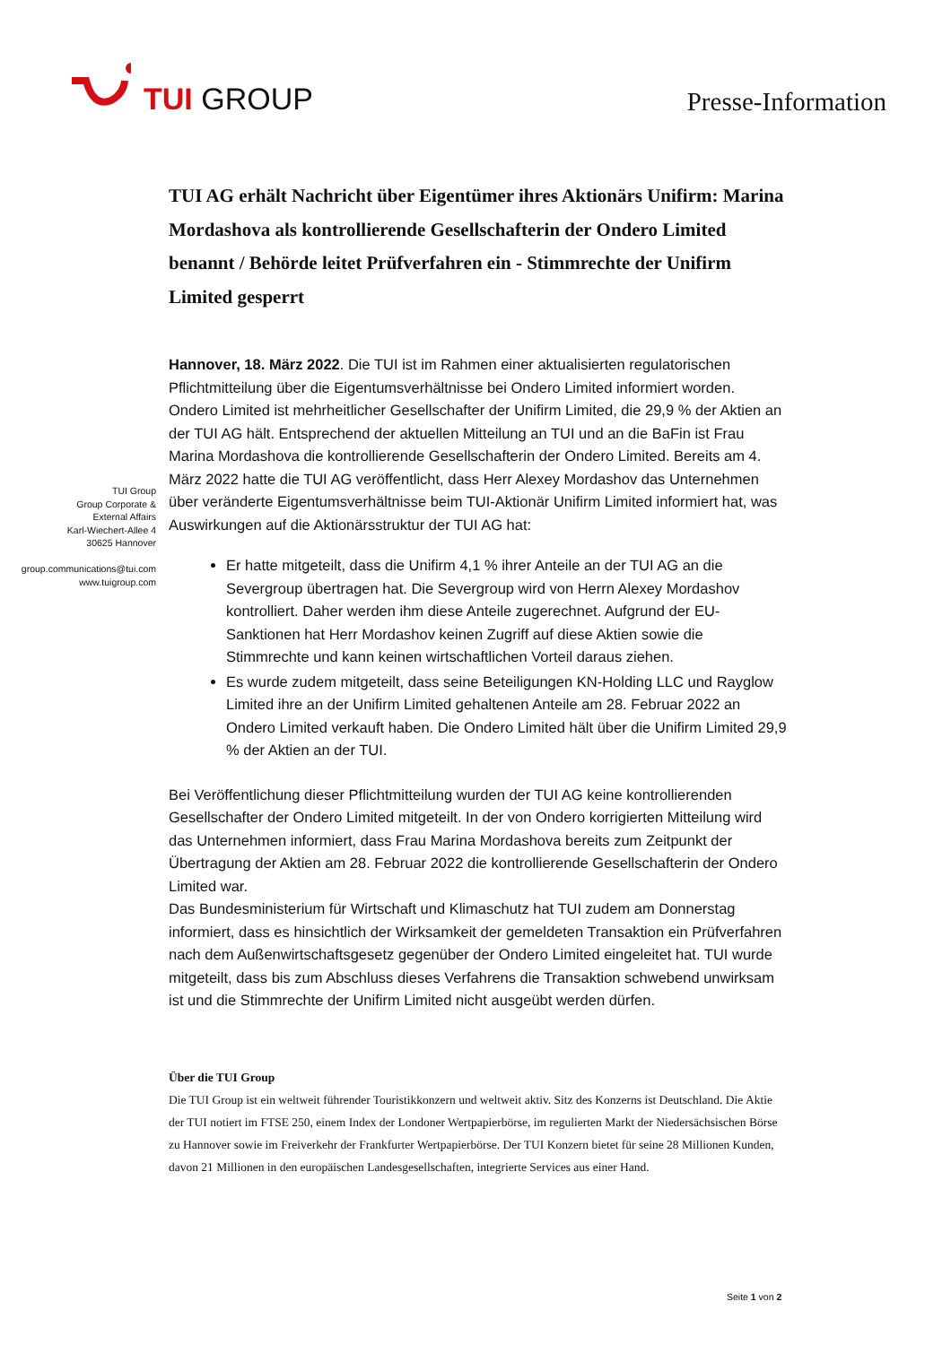TUI GROUP
Presse-Information
TUI Group
Group Corporate &
External Affairs
Karl-Wiechert-Allee 4
30625 Hannover
group.communications@tui.com
www.tuigroup.com
TUI AG erhält Nachricht über Eigentümer ihres Aktionärs Unifirm: Marina Mordashova als kontrollierende Gesellschafterin der Ondero Limited benannt / Behörde leitet Prüfverfahren ein - Stimmrechte der Unifirm Limited gesperrt
Hannover, 18. März 2022. Die TUI ist im Rahmen einer aktualisierten regulatorischen Pflichtmitteilung über die Eigentumsverhältnisse bei Ondero Limited informiert worden. Ondero Limited ist mehrheitlicher Gesellschafter der Unifirm Limited, die 29,9 % der Aktien an der TUI AG hält. Entsprechend der aktuellen Mitteilung an TUI und an die BaFin ist Frau Marina Mordashova die kontrollierende Gesellschafterin der Ondero Limited. Bereits am 4. März 2022 hatte die TUI AG veröffentlicht, dass Herr Alexey Mordashov das Unternehmen über veränderte Eigentumsverhältnisse beim TUI-Aktionär Unifirm Limited informiert hat, was Auswirkungen auf die Aktionärsstruktur der TUI AG hat:
Er hatte mitgeteilt, dass die Unifirm 4,1 % ihrer Anteile an der TUI AG an die Severgroup übertragen hat. Die Severgroup wird von Herrn Alexey Mordashov kontrolliert. Daher werden ihm diese Anteile zugerechnet. Aufgrund der EU-Sanktionen hat Herr Mordashov keinen Zugriff auf diese Aktien sowie die Stimmrechte und kann keinen wirtschaftlichen Vorteil daraus ziehen.
Es wurde zudem mitgeteilt, dass seine Beteiligungen KN-Holding LLC und Rayglow Limited ihre an der Unifirm Limited gehaltenen Anteile am 28. Februar 2022 an Ondero Limited verkauft haben. Die Ondero Limited hält über die Unifirm Limited 29,9 % der Aktien an der TUI.
Bei Veröffentlichung dieser Pflichtmitteilung wurden der TUI AG keine kontrollierenden Gesellschafter der Ondero Limited mitgeteilt. In der von Ondero korrigierten Mitteilung wird das Unternehmen informiert, dass Frau Marina Mordashova bereits zum Zeitpunkt der Übertragung der Aktien am 28. Februar 2022 die kontrollierende Gesellschafterin der Ondero Limited war.
Das Bundesministerium für Wirtschaft und Klimaschutz hat TUI zudem am Donnerstag informiert, dass es hinsichtlich der Wirksamkeit der gemeldeten Transaktion ein Prüfverfahren nach dem Außenwirtschaftsgesetz gegenüber der Ondero Limited eingeleitet hat. TUI wurde mitgeteilt, dass bis zum Abschluss dieses Verfahrens die Transaktion schwebend unwirksam ist und die Stimmrechte der Unifirm Limited nicht ausgeübt werden dürfen.
Über die TUI Group
Die TUI Group ist ein weltweit führender Touristikkonzern und weltweit aktiv. Sitz des Konzerns ist Deutschland. Die Aktie der TUI notiert im FTSE 250, einem Index der Londoner Wertpapierbörse, im regulierten Markt der Niedersächsischen Börse zu Hannover sowie im Freiverkehr der Frankfurter Wertpapierbörse. Der TUI Konzern bietet für seine 28 Millionen Kunden, davon 21 Millionen in den europäischen Landesgesellschaften, integrierte Services aus einer Hand.
Seite 1 von 2